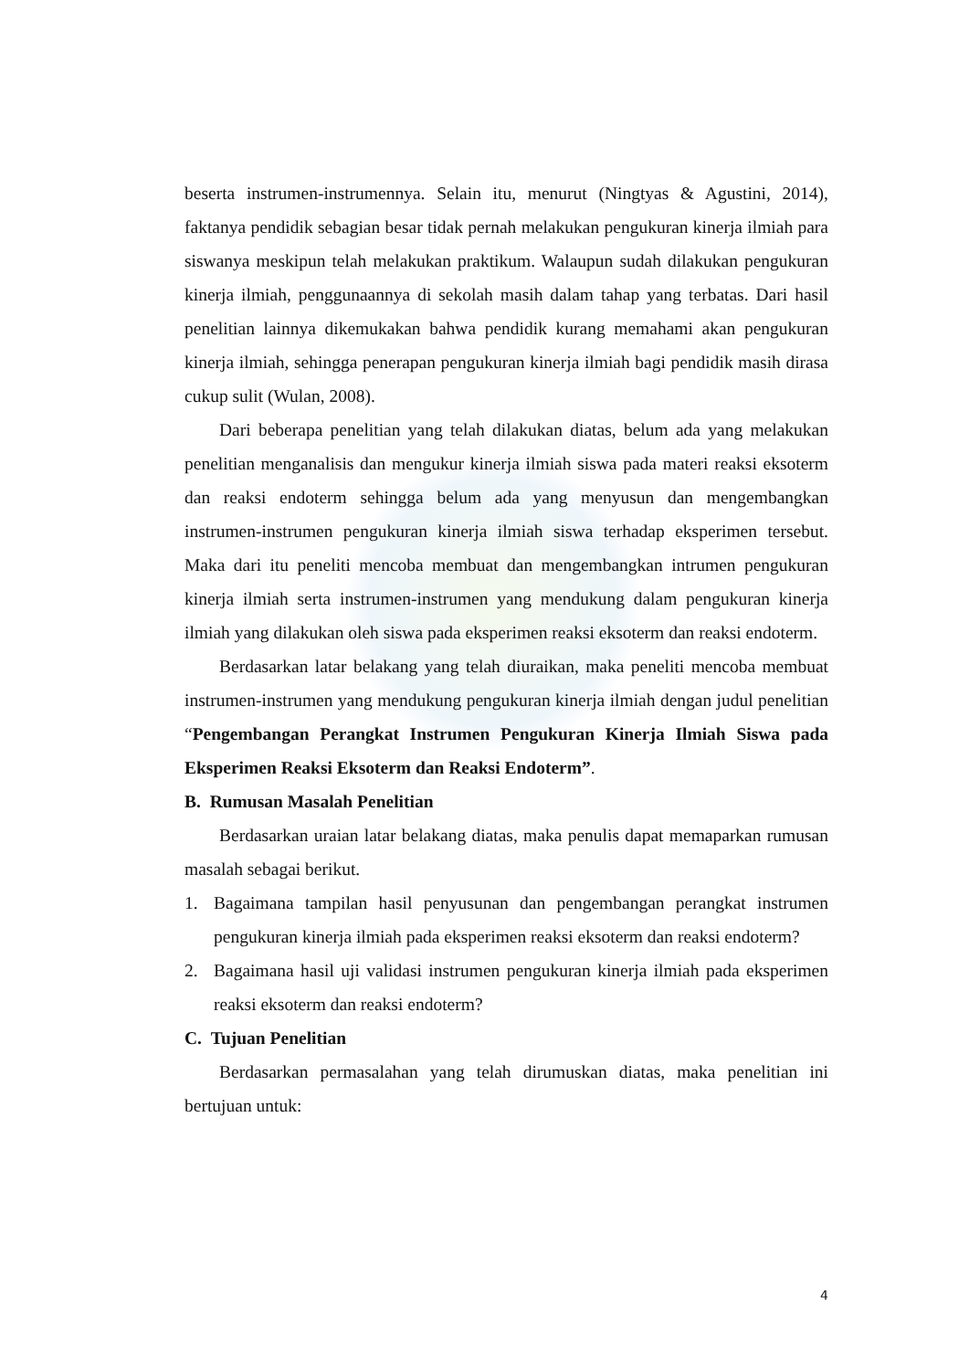beserta instrumen-instrumennya. Selain itu, menurut (Ningtyas & Agustini, 2014), faktanya pendidik sebagian besar tidak pernah melakukan pengukuran kinerja ilmiah para siswanya meskipun telah melakukan praktikum. Walaupun sudah dilakukan pengukuran kinerja ilmiah, penggunaannya di sekolah masih dalam tahap yang terbatas. Dari hasil penelitian lainnya dikemukakan bahwa pendidik kurang memahami akan pengukuran kinerja ilmiah, sehingga penerapan pengukuran kinerja ilmiah bagi pendidik masih dirasa cukup sulit (Wulan, 2008).
Dari beberapa penelitian yang telah dilakukan diatas, belum ada yang melakukan penelitian menganalisis dan mengukur kinerja ilmiah siswa pada materi reaksi eksoterm dan reaksi endoterm sehingga belum ada yang menyusun dan mengembangkan instrumen-instrumen pengukuran kinerja ilmiah siswa terhadap eksperimen tersebut. Maka dari itu peneliti mencoba membuat dan mengembangkan intrumen pengukuran kinerja ilmiah serta instrumen-instrumen yang mendukung dalam pengukuran kinerja ilmiah yang dilakukan oleh siswa pada eksperimen reaksi eksoterm dan reaksi endoterm.
Berdasarkan latar belakang yang telah diuraikan, maka peneliti mencoba membuat instrumen-instrumen yang mendukung pengukuran kinerja ilmiah dengan judul penelitian “Pengembangan Perangkat Instrumen Pengukuran Kinerja Ilmiah Siswa pada Eksperimen Reaksi Eksoterm dan Reaksi Endoterm”.
B. Rumusan Masalah Penelitian
Berdasarkan uraian latar belakang diatas, maka penulis dapat memaparkan rumusan masalah sebagai berikut.
1. Bagaimana tampilan hasil penyusunan dan pengembangan perangkat instrumen pengukuran kinerja ilmiah pada eksperimen reaksi eksoterm dan reaksi endoterm?
2. Bagaimana hasil uji validasi instrumen pengukuran kinerja ilmiah pada eksperimen reaksi eksoterm dan reaksi endoterm?
C. Tujuan Penelitian
Berdasarkan permasalahan yang telah dirumuskan diatas, maka penelitian ini bertujuan untuk:
4